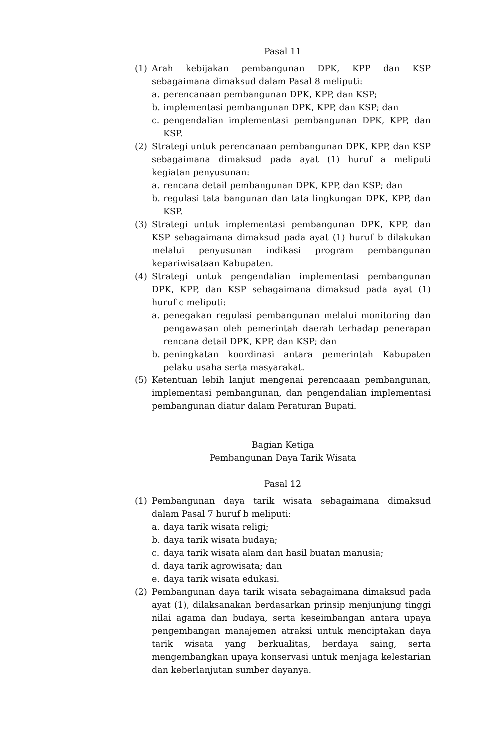Pasal 11
(1) Arah kebijakan pembangunan DPK, KPP dan KSP sebagaimana dimaksud dalam Pasal 8 meliputi:
a. perencanaan pembangunan DPK, KPP, dan KSP;
b. implementasi pembangunan DPK, KPP, dan KSP; dan
c. pengendalian implementasi pembangunan DPK, KPP, dan KSP.
(2) Strategi untuk perencanaan pembangunan DPK, KPP, dan KSP sebagaimana dimaksud pada ayat (1) huruf a meliputi kegiatan penyusunan:
a. rencana detail pembangunan DPK, KPP, dan KSP; dan
b. regulasi tata bangunan dan tata lingkungan DPK, KPP, dan KSP.
(3) Strategi untuk implementasi pembangunan DPK, KPP, dan KSP sebagaimana dimaksud pada ayat (1) huruf b dilakukan melalui penyusunan indikasi program pembangunan kepariwisataan Kabupaten.
(4) Strategi untuk pengendalian implementasi pembangunan DPK, KPP, dan KSP sebagaimana dimaksud pada ayat (1) huruf c meliputi:
a. penegakan regulasi pembangunan melalui monitoring dan pengawasan oleh pemerintah daerah terhadap penerapan rencana detail DPK, KPP, dan KSP; dan
b. peningkatan koordinasi antara pemerintah Kabupaten pelaku usaha serta masyarakat.
(5) Ketentuan lebih lanjut mengenai perencaaan pembangunan, implementasi pembangunan, dan pengendalian implementasi pembangunan diatur dalam Peraturan Bupati.
Bagian Ketiga
Pembangunan Daya Tarik Wisata
Pasal 12
(1) Pembangunan daya tarik wisata sebagaimana dimaksud dalam Pasal 7 huruf b meliputi:
a. daya tarik wisata religi;
b. daya tarik wisata budaya;
c. daya tarik wisata alam dan hasil buatan manusia;
d. daya tarik agrowisata; dan
e. daya tarik wisata edukasi.
(2) Pembangunan daya tarik wisata sebagaimana dimaksud pada ayat (1), dilaksanakan berdasarkan prinsip menjunjung tinggi nilai agama dan budaya, serta keseimbangan antara upaya pengembangan manajemen atraksi untuk menciptakan daya tarik wisata yang berkualitas, berdaya saing, serta mengembangkan upaya konservasi untuk menjaga kelestarian dan keberlanjutan sumber dayanya.